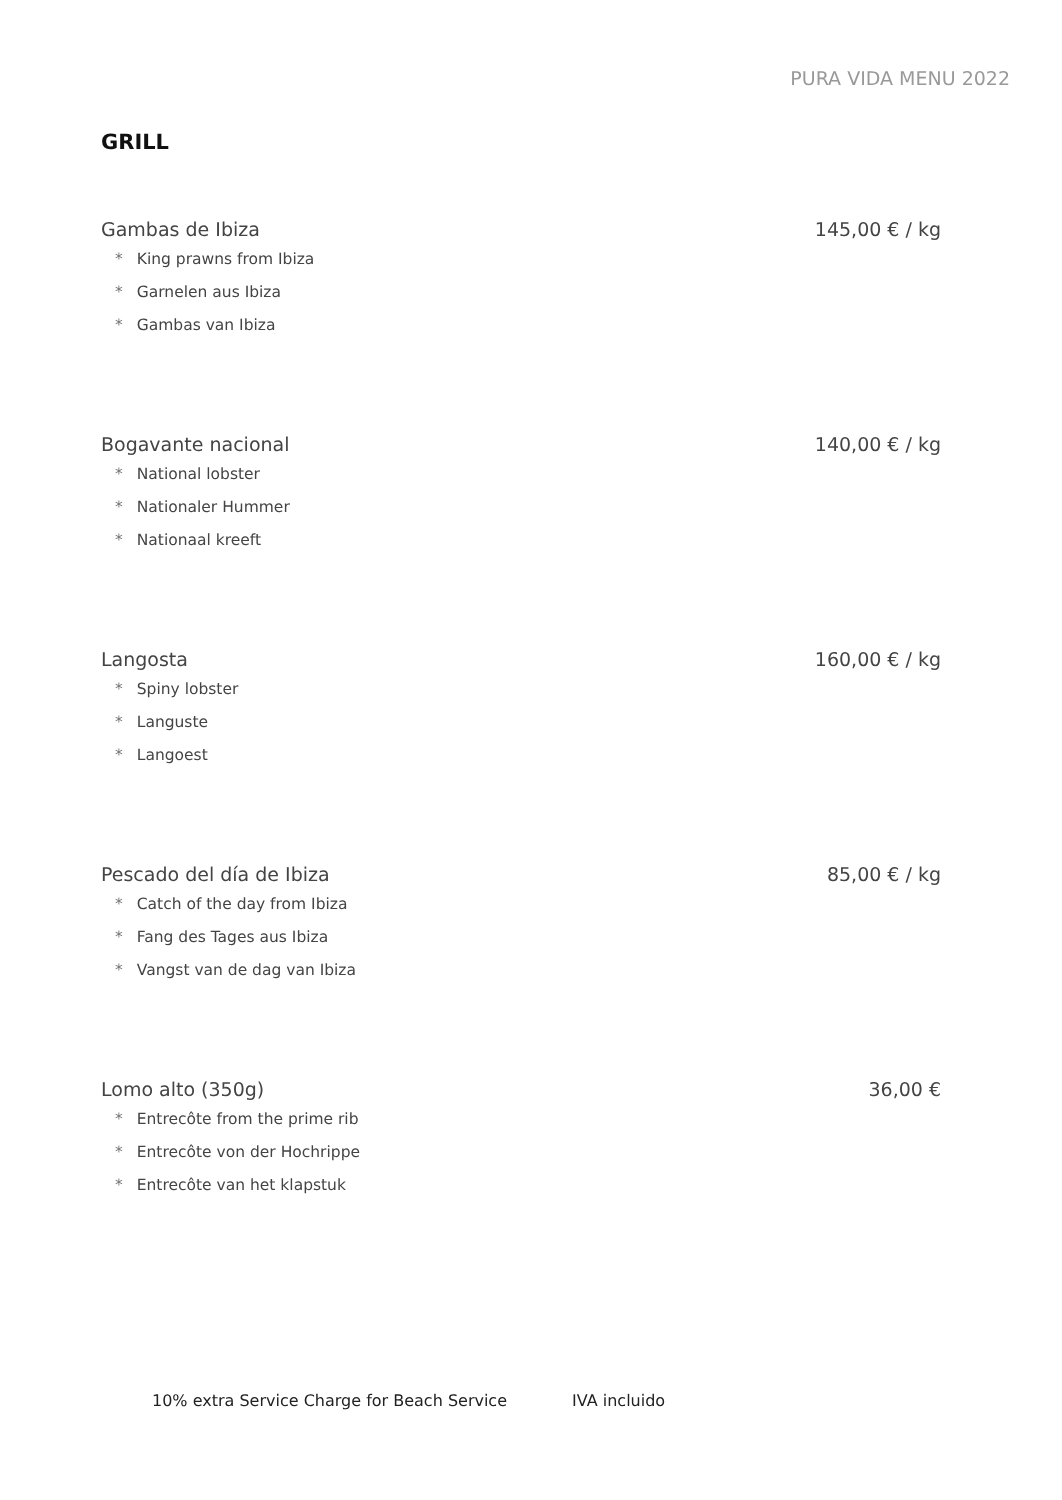PURA VIDA MENU 2022
GRILL
Gambas de Ibiza 145,00 € / kg
* King prawns from Ibiza
* Garnelen aus Ibiza
* Gambas van Ibiza
Bogavante nacional 140,00 € / kg
* National lobster
* Nationaler Hummer
* Nationaal kreeft
Langosta 160,00 € / kg
* Spiny lobster
* Languste
* Langoest
Pescado del día de Ibiza 85,00 € / kg
* Catch of the day from Ibiza
* Fang des Tages aus Ibiza
* Vangst van de dag van Ibiza
Lomo alto (350g) 36,00 €
* Entrecôte from the prime rib
* Entrecôte von der Hochrippe
* Entrecôte van het klapstuk
10% extra Service Charge for Beach Service IVA incluido